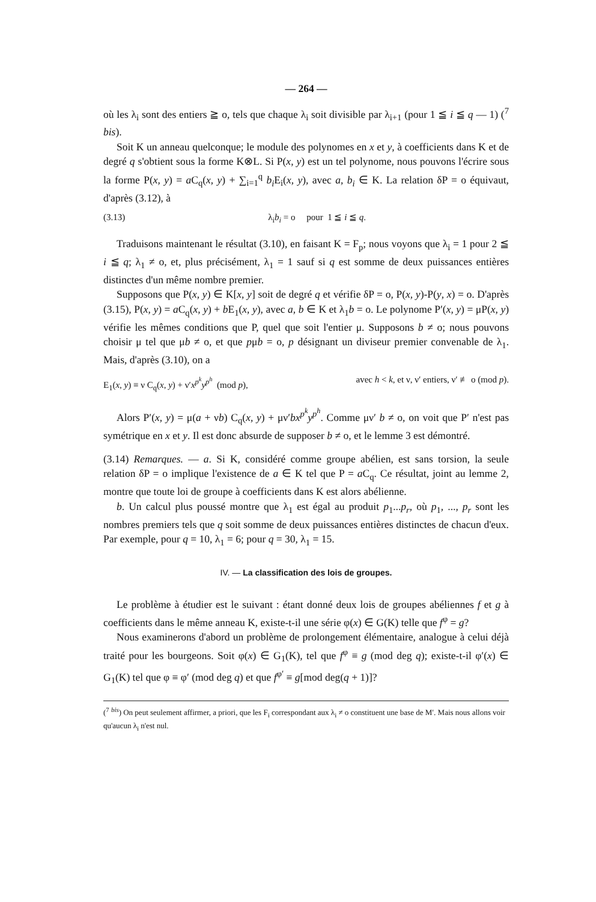— 264 —
où les λ<sub>i</sub> sont des entiers ≧ o, tels que chaque λ<sub>i</sub> soit divisible par λ<sub>i+1</sub> (pour 1 ≦ i ≦ q — 1) (<sup>7</sup> bis).
Soit K un anneau quelconque; le module des polynomes en x et y, à coefficients dans K et de degré q s'obtient sous la forme K⊗L. Si P(x, y) est un tel polynome, nous pouvons l'écrire sous la forme P(x, y) = a C<sub>q</sub>(x, y) + ∑<sub>i=1</sub><sup>q</sup> b<sub>i</sub> E<sub>i</sub>(x, y), avec a, b<sub>i</sub> ∈ K. La relation δP = o équivaut, d'après (3.12), à
(3.13) λ<sub>i</sub>b<sub>i</sub> = o pour 1 ≦ i ≦ q.
Traduisons maintenant le résultat (3.10), en faisant K = F<sub>p</sub>; nous voyons que λ<sub>i</sub> = 1 pour 2 ≦ i ≦ q; λ<sub>1</sub> ≠ o, et, plus précisément, λ<sub>1</sub> = 1 sauf si q est somme de deux puissances entières distinctes d'un même nombre premier.
Supposons que P(x, y) ∈ K[x, y] soit de degré q et vérifie δP = o, P(x, y)-P(y, x) = o. D'après (3.15), P(x, y) = a C<sub>q</sub>(x, y) + b E<sub>1</sub>(x, y), avec a, b ∈ K et λ<sub>1</sub>b = o. Le polynome P′(x, y) = μP(x, y) vérifie les mêmes conditions que P, quel que soit l'entier μ. Supposons b ≠ o; nous pouvons choisir μ tel que μb ≠ o, et que pμb = o, p désignant un diviseur premier convenable de λ<sub>1</sub>. Mais, d'après (3.10), on a
E<sub>1</sub>(x, y) ≡ ν C<sub>q</sub>(x, y) + ν′x<sup>p<sup>k</sup></sup>y<sup>p<sup>h</sup></sup> (mod p), avec h < k, et ν, ν′ entiers, ν′ ≢ o (mod p).
Alors P′(x, y) = μ(a + νb) C<sub>q</sub>(x, y) + μν′bx<sup>p<sup>k</sup></sup>y<sup>p<sup>h</sup></sup>. Comme μν′ b ≠ o, on voit que P′ n'est pas symétrique en x et y. Il est donc absurde de supposer b ≠ o, et le lemme 3 est démontré.
(3.14) Remarques. — a. Si K, considéré comme groupe abélien, est sans torsion, la seule relation δP = o implique l'existence de a ∈ K tel que P = a C<sub>q</sub>. Ce résultat, joint au lemme 2, montre que toute loi de groupe à coefficients dans K est alors abélienne.
b. Un calcul plus poussé montre que λ<sub>1</sub> est égal au produit p<sub>1</sub>...p<sub>r</sub>, où p<sub>1</sub>, ..., p<sub>r</sub> sont les nombres premiers tels que q soit somme de deux puissances entières distinctes de chacun d'eux. Par exemple, pour q = 10, λ<sub>1</sub> = 6; pour q = 30, λ<sub>1</sub> = 15.
IV. — La classification des lois de groupes.
Le problème à étudier est le suivant : étant donné deux lois de groupes abéliennes f et g à coefficients dans le même anneau K, existe-t-il une série φ(x) ∈ G(K) telle que f<sup>φ</sup> = g?
Nous examinerons d'abord un problème de prolongement élémentaire, analogue à celui déjà traité pour les bourgeons. Soit φ(x) ∈ G<sub>1</sub>(K), tel que f<sup>φ</sup> ≡ g (mod deg q); existe-t-il φ′(x) ∈ G<sub>1</sub>(K) tel que φ ≡ φ′ (mod deg q) et que f<sup>φ′</sup> ≡ g[mod deg(q + 1)]?
(<sup>7</sup> <sup>bis</sup>) On peut seulement affirmer, a priori, que les F<sub>i</sub> correspondant aux λ<sub>i</sub> ≠ o constituent une base de M′. Mais nous allons voir qu'aucun λ<sub>i</sub> n'est nul.